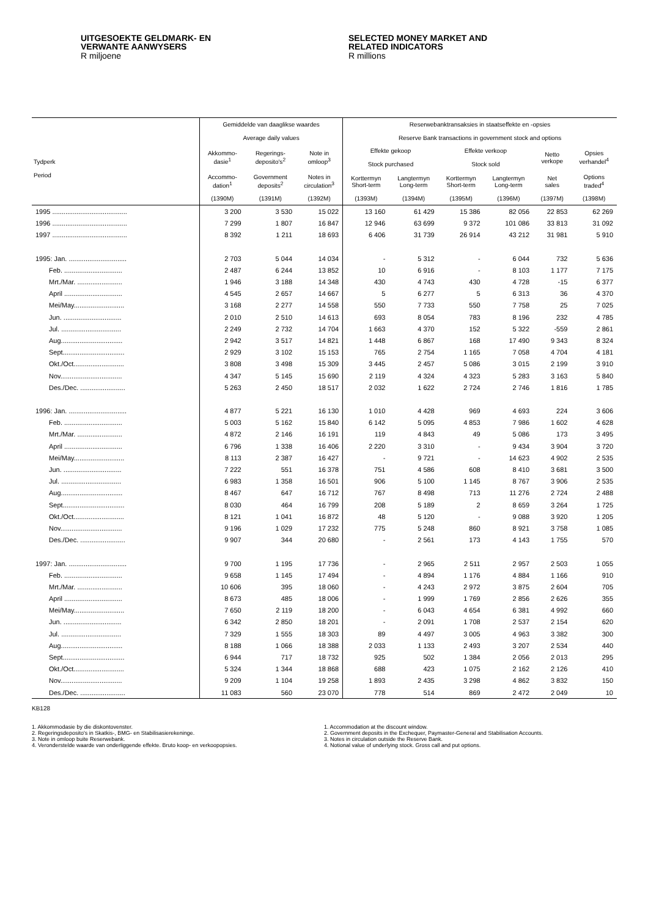UITGESOEKTE GELDMARK- EN
VERWANTE AANWYSERS
R miljoene
SELECTED MONEY MARKET AND
RELATED INDICATORS
R millions
| | Gemiddelde van daaglikse waardes Average daily values | | | Reserwebanktransaksies in staatseffekte en -opsies Reserve Bank transactions in government stock and options | | | | | |
| --- | --- | --- | --- | --- | --- | --- | --- | --- | --- |
| Tydperk Period | Akkommo- dasie<sup>1</sup> | Regerings- deposito's<sup>2</sup> | Note in omloop<sup>3</sup> | Effekte gekoop Stock purchased | | Effekte verkoop Stock sold | | Netto verkope | Opsies verhandel<sup>4</sup> |
| | Accommo- dation<sup>1</sup> | Government deposits<sup>2</sup> | Notes in circulation<sup>3</sup> | Korttermyn Short-term | Langtermyn Long-term | Korttermyn Short-term | Langtermyn Long-term | Net sales | Options traded<sup>4</sup> |
| | (1390M) | (1391M) | (1392M) | (1393M) | (1394M) | (1395M) | (1396M) | (1397M) | (1398M) |
| 1995 ........................................ | 3 200 | 3 530 | 15 022 | 13 160 | 61 429 | 15 386 | 82 056 | 22 853 | 62 269 |
| 1996 ........................................ | 7 299 | 1 807 | 16 847 | 12 946 | 63 699 | 9 372 | 101 086 | 33 813 | 31 092 |
| 1997 ........................................ | 8 392 | 1 211 | 18 693 | 6 406 | 31 739 | 26 914 | 43 212 | 31 981 | 5 910 |
| 1995: Jan. ............................... | 2 703 | 5 044 | 14 034 | - | 5 312 | - | 6 044 | 732 | 5 636 |
| Feb. ............................... | 2 487 | 6 244 | 13 852 | 10 | 6 916 | - | 8 103 | 1 177 | 7 175 |
| Mrt./Mar. ........................ | 1 946 | 3 188 | 14 348 | 430 | 4 743 | 430 | 4 728 | -15 | 6 377 |
| April ............................... | 4 545 | 2 657 | 14 667 | 5 | 6 277 | 5 | 6 313 | 36 | 4 370 |
| Mei/May........................... | 3 168 | 2 277 | 14 558 | 550 | 7 733 | 550 | 7 758 | 25 | 7 025 |
| Jun. ............................... | 2 010 | 2 510 | 14 613 | 693 | 8 054 | 783 | 8 196 | 232 | 4 785 |
| Jul. ................................ | 2 249 | 2 732 | 14 704 | 1 663 | 4 370 | 152 | 5 322 | -559 | 2 861 |
| Aug................................. | 2 942 | 3 517 | 14 821 | 1 448 | 6 867 | 168 | 17 490 | 9 343 | 8 324 |
| Sept................................. | 2 929 | 3 102 | 15 153 | 765 | 2 754 | 1 165 | 7 058 | 4 704 | 4 181 |
| Okt./Oct........................... | 3 808 | 3 498 | 15 309 | 3 445 | 2 457 | 5 086 | 3 015 | 2 199 | 3 910 |
| Nov................................. | 4 347 | 5 145 | 15 690 | 2 119 | 4 324 | 4 323 | 5 283 | 3 163 | 5 840 |
| Des./Dec. ........................ | 5 263 | 2 450 | 18 517 | 2 032 | 1 622 | 2 724 | 2 746 | 1 816 | 1 785 |
| 1996: Jan. ............................... | 4 877 | 5 221 | 16 130 | 1 010 | 4 428 | 969 | 4 693 | 224 | 3 606 |
| Feb. ............................... | 5 003 | 5 162 | 15 840 | 6 142 | 5 095 | 4 853 | 7 986 | 1 602 | 4 628 |
| Mrt./Mar. ........................ | 4 872 | 2 146 | 16 191 | 119 | 4 843 | 49 | 5 086 | 173 | 3 495 |
| April ............................... | 6 796 | 1 338 | 16 406 | 2 220 | 3 310 | - | 9 434 | 3 904 | 3 720 |
| Mei/May........................... | 8 113 | 2 387 | 16 427 | - | 9 721 | - | 14 623 | 4 902 | 2 535 |
| Jun. ............................... | 7 222 | 551 | 16 378 | 751 | 4 586 | 608 | 8 410 | 3 681 | 3 500 |
| Jul. ................................ | 6 983 | 1 358 | 16 501 | 906 | 5 100 | 1 145 | 8 767 | 3 906 | 2 535 |
| Aug................................. | 8 467 | 647 | 16 712 | 767 | 8 498 | 713 | 11 276 | 2 724 | 2 488 |
| Sept................................. | 8 030 | 464 | 16 799 | 208 | 5 189 | 2 | 8 659 | 3 264 | 1 725 |
| Okt./Oct........................... | 8 121 | 1 041 | 16 872 | 48 | 5 120 | - | 9 088 | 3 920 | 1 205 |
| Nov................................. | 9 196 | 1 029 | 17 232 | 775 | 5 248 | 860 | 8 921 | 3 758 | 1 085 |
| Des./Dec. ........................ | 9 907 | 344 | 20 680 | - | 2 561 | 173 | 4 143 | 1 755 | 570 |
| 1997: Jan. ............................... | 9 700 | 1 195 | 17 736 | - | 2 965 | 2 511 | 2 957 | 2 503 | 1 055 |
| Feb. ............................... | 9 658 | 1 145 | 17 494 | - | 4 894 | 1 176 | 4 884 | 1 166 | 910 |
| Mrt./Mar. ........................ | 10 606 | 395 | 18 060 | - | 4 243 | 2 972 | 3 875 | 2 604 | 705 |
| April ............................... | 8 673 | 485 | 18 006 | - | 1 999 | 1 769 | 2 856 | 2 626 | 355 |
| Mei/May........................... | 7 650 | 2 119 | 18 200 | - | 6 043 | 4 654 | 6 381 | 4 992 | 660 |
| Jun. ............................... | 6 342 | 2 850 | 18 201 | - | 2 091 | 1 708 | 2 537 | 2 154 | 620 |
| Jul. ................................ | 7 329 | 1 555 | 18 303 | 89 | 4 497 | 3 005 | 4 963 | 3 382 | 300 |
| Aug................................. | 8 188 | 1 066 | 18 388 | 2 033 | 1 133 | 2 493 | 3 207 | 2 534 | 440 |
| Sept................................. | 6 944 | 717 | 18 732 | 925 | 502 | 1 384 | 2 056 | 2 013 | 295 |
| Okt./Oct........................... | 5 324 | 1 344 | 18 868 | 688 | 423 | 1 075 | 2 162 | 2 126 | 410 |
| Nov................................. | 9 209 | 1 104 | 19 258 | 1 893 | 2 435 | 3 298 | 4 862 | 3 832 | 150 |
| Des./Dec. ........................ | 11 083 | 560 | 23 070 | 778 | 514 | 869 | 2 472 | 2 049 | 10 |
KB128
1. Akkommodasie by die diskontovenster.
2. Regeringsdeposito's in Skatkis-, BMG- en Stabilisasierekeninge.
3. Note in omloop buite Reserwebank.
4. Veronderstelde waarde van onderliggende effekte. Bruto koop- en verkoopopsies.
1. Accommodation at the discount window.
2. Government deposits in the Exchequer, Paymaster-General and Stabilisation Accounts.
3. Notes in circulation outside the Reserve Bank.
4. Notional value of underlying stock. Gross call and put options.